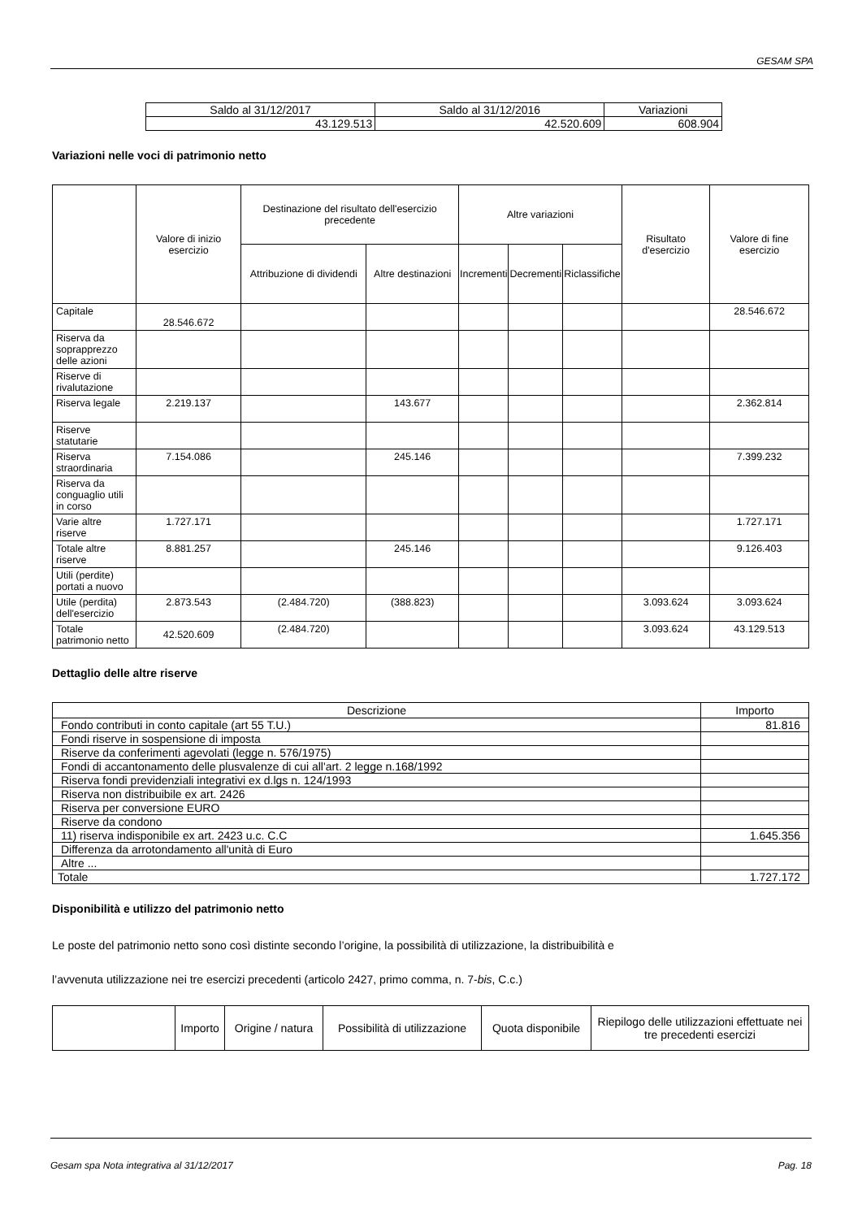GESAM SPA
| Saldo al 31/12/2017 | Saldo al 31/12/2016 | Variazioni |
| --- | --- | --- |
| 43.129.513 | 42.520.609 | 608.904 |
Variazioni nelle voci di patrimonio netto
| | Valore di inizio esercizio | Destinazione del risultato dell'esercizio precedente | | Altre variazioni | | | Risultato d'esercizio | Valore di fine esercizio |
| --- | --- | --- | --- | --- | --- | --- | --- | --- |
| | | Attribuzione di dividendi | Altre destinazioni | Incrementi | Decrementi | Riclassifiche | | |
| Capitale | 28.546.672 | | | | | | | 28.546.672 |
| Riserva da soprapprezzo delle azioni | | | | | | | | |
| Riserve di rivalutazione | | | | | | | | |
| Riserva legale | 2.219.137 | | 143.677 | | | | | 2.362.814 |
| Riserve statutarie | | | | | | | | |
| Riserva straordinaria | 7.154.086 | | 245.146 | | | | | 7.399.232 |
| Riserva da conguaglio utili in corso | | | | | | | | |
| Varie altre riserve | 1.727.171 | | | | | | | 1.727.171 |
| Totale altre riserve | 8.881.257 | | 245.146 | | | | | 9.126.403 |
| Utili (perdite) portati a nuovo | | | | | | | | |
| Utile (perdita) dell'esercizio | 2.873.543 | (2.484.720) | (388.823) | | | | 3.093.624 | 3.093.624 |
| Totale patrimonio netto | 42.520.609 | (2.484.720) | | | | | 3.093.624 | 43.129.513 |
Dettaglio delle altre riserve
| Descrizione | Importo |
| --- | --- |
| Fondo contributi in conto capitale (art 55 T.U.) | 81.816 |
| Fondi riserve in sospensione di imposta | |
| Riserve da conferimenti agevolati (legge n. 576/1975) | |
| Fondi di accantonamento delle plusvalenze di cui all'art. 2 legge n.168/1992 | |
| Riserva fondi previdenziali integrativi ex d.lgs n. 124/1993 | |
| Riserva non distribuibile ex art. 2426 | |
| Riserva per conversione EURO | |
| Riserve da condono | |
| 11) riserva indisponibile ex art. 2423 u.c. C.C | 1.645.356 |
| Differenza da arrotondamento all'unità di Euro | |
| Altre ... | |
| Totale | 1.727.172 |
Disponibilità e utilizzo del patrimonio netto
Le poste del patrimonio netto sono così distinte secondo l’origine, la possibilità di utilizzazione, la distribuibilità e
l’avvenuta utilizzazione nei tre esercizi precedenti (articolo 2427, primo comma, n. 7-bis, C.c.)
| | Importo | Origine / natura | Possibilità di utilizzazione | Quota disponibile | Riepilogo delle utilizzazioni effettuate nei tre precedenti esercizi |
| --- | --- | --- | --- | --- | --- |
Gesam spa Nota integrativa al 31/12/2017 Pag. 18